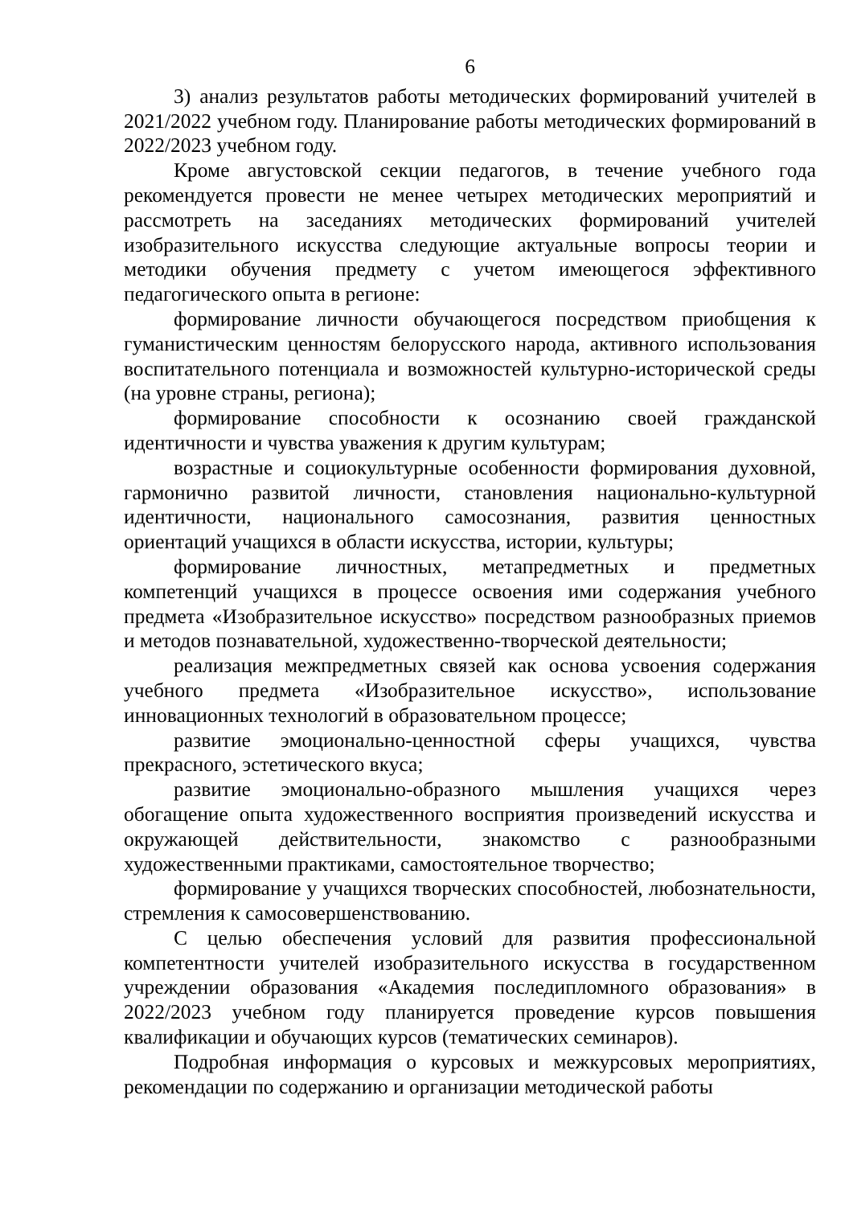6
3) анализ результатов работы методических формирований учителей в 2021/2022 учебном году. Планирование работы методических формирований в 2022/2023 учебном году.
Кроме августовской секции педагогов, в течение учебного года рекомендуется провести не менее четырех методических мероприятий и рассмотреть на заседаниях методических формирований учителей изобразительного искусства следующие актуальные вопросы теории и методики обучения предмету с учетом имеющегося эффективного педагогического опыта в регионе:
формирование личности обучающегося посредством приобщения к гуманистическим ценностям белорусского народа, активного использования воспитательного потенциала и возможностей культурно-исторической среды (на уровне страны, региона);
формирование способности к осознанию своей гражданской идентичности и чувства уважения к другим культурам;
возрастные и социокультурные особенности формирования духовной, гармонично развитой личности, становления национально-культурной идентичности, национального самосознания, развития ценностных ориентаций учащихся в области искусства, истории, культуры;
формирование личностных, метапредметных и предметных компетенций учащихся в процессе освоения ими содержания учебного предмета «Изобразительное искусство» посредством разнообразных приемов и методов познавательной, художественно-творческой деятельности;
реализация межпредметных связей как основа усвоения содержания учебного предмета «Изобразительное искусство», использование инновационных технологий в образовательном процессе;
развитие эмоционально-ценностной сферы учащихся, чувства прекрасного, эстетического вкуса;
развитие эмоционально-образного мышления учащихся через обогащение опыта художественного восприятия произведений искусства и окружающей действительности, знакомство с разнообразными художественными практиками, самостоятельное творчество;
формирование у учащихся творческих способностей, любознательности, стремления к самосовершенствованию.
С целью обеспечения условий для развития профессиональной компетентности учителей изобразительного искусства в государственном учреждении образования «Академия последипломного образования» в 2022/2023 учебном году планируется проведение курсов повышения квалификации и обучающих курсов (тематических семинаров).
Подробная информация о курсовых и межкурсовых мероприятиях, рекомендации по содержанию и организации методической работы